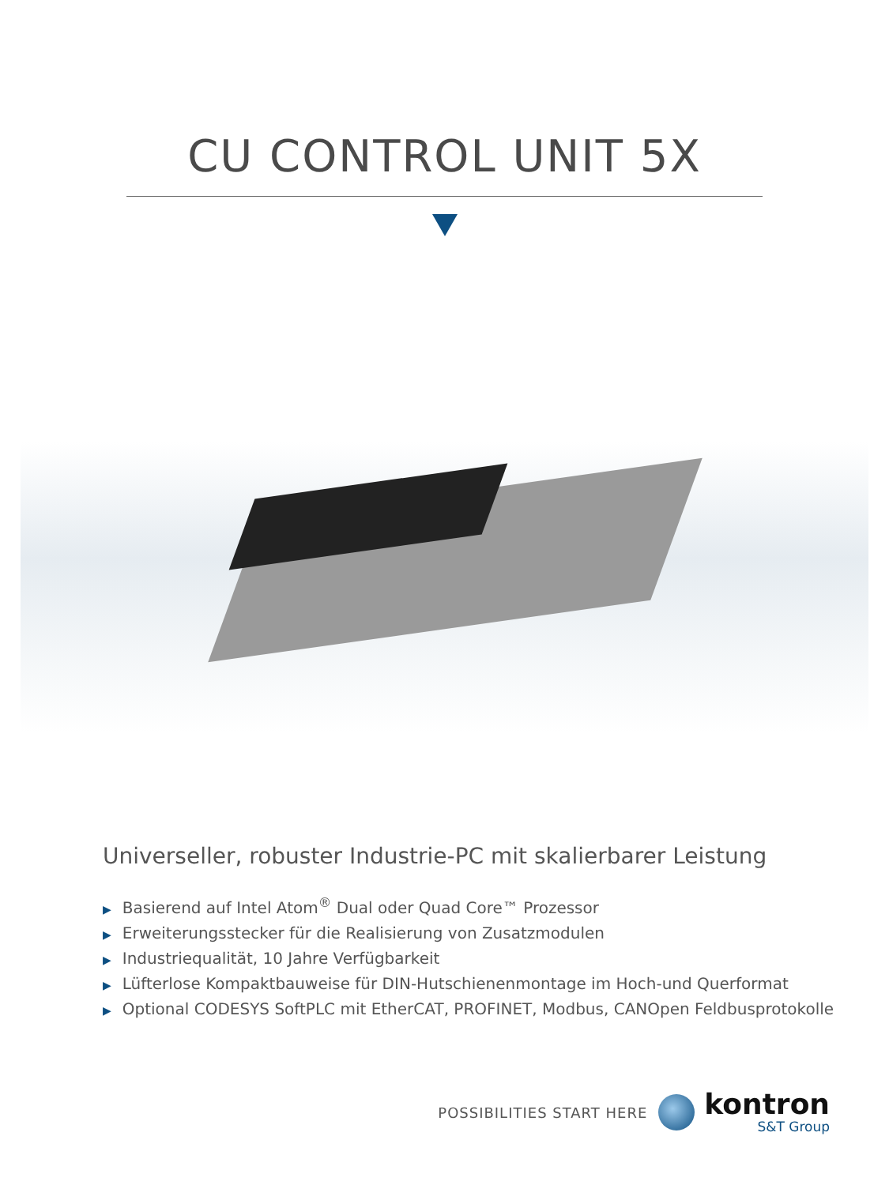CU CONTROL UNIT 5X
Universeller, robuster Industrie-PC mit skalierbarer Leistung
▶ Basierend auf Intel Atom<sup>®</sup> Dual oder Quad Core™ Prozessor
▶ Erweiterungsstecker für die Realisierung von Zusatzmodulen
▶ Industriequalität, 10 Jahre Verfügbarkeit
▶ Lüfterlose Kompaktbauweise für DIN-Hutschienenmontage im Hoch-und Querformat
▶ Optional CODESYS SoftPLC mit EtherCAT, PROFINET, Modbus, CANOpen Feldbusprotokolle
POSSIBILITIES START HERE
kontron
S&T Group